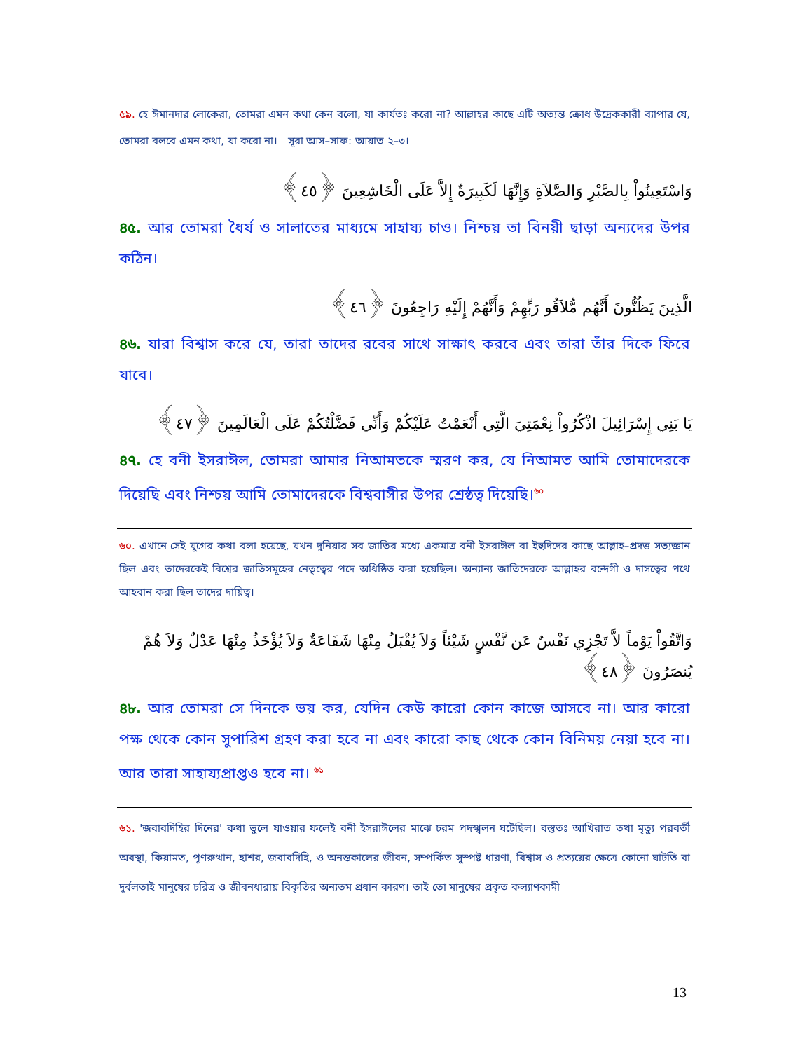৫৯. হে ঈমানদার লোকেরা, তোমরা এমন কথা কেন বলো, যা কার্যতঃ করো না? আল্লাহর কাছে এটি অত্যন্ত ক্রোধ উদ্রেককারী ব্যাপার যে, তোমরা বলবে এমন কথা, যা করো না। সূরা আস–সাফ: আয়াত ২–৩।
وَاسْتَعِينُواْ بِالصَّبْرِ وَالصَّلاَةِ وَإِنَّهَا لَكَبِيرَةٌ إِلاَّ عَلَى الْخَاشِعِينَ ﴿٤٥﴾
৪৫. আর তোমরা ধৈর্য ও সালাতের মাধ্যমে সাহায্য চাও। নিশ্চয় তা বিনয়ী ছাড়া অন্যদের উপর কঠিন।
الَّذِينَ يَظُنُّونَ أَنَّهُم مُّلاَقُو رَبِّهِمْ وَأَنَّهُمْ إِلَيْهِ رَاجِعُونَ ﴿٤٦﴾
৪৬. যারা বিশ্বাস করে যে, তারা তাদের রবের সাথে সাক্ষাৎ করবে এবং তারা তাঁর দিকে ফিরে যাবে।
يَا بَنِي إِسْرَائِيلَ اذْكُرُواْ نِعْمَتِيَ الَّتِي أَنْعَمْتُ عَلَيْكُمْ وَأَنِّي فَضَّلْتُكُمْ عَلَى الْعَالَمِينَ ﴿٤٧﴾
৪৭. হে বনী ইসরাঈল, তোমরা আমার নিআমতকে স্মরণ কর, যে নিআমত আমি তোমাদেরকে দিয়েছি এবং নিশ্চয় আমি তোমাদেরকে বিশ্ববাসীর উপর শ্রেষ্ঠত্ব দিয়েছি।<sup>৬০</sup>
৬০. এখানে সেই যুগের কথা বলা হয়েছে, যখন দুনিয়ার সব জাতির মধ্যে একমাত্র বনী ইসরাঈল বা ইহুদিদের কাছে আল্লাহ–প্রদত্ত সত্যজ্ঞান ছিল এবং তাদেরকেই বিশ্বের জাতিসমূহের নেতৃত্বের পদে অধিষ্ঠিত করা হয়েছিল। অন্যান্য জাতিদেরকে আল্লাহর বন্দেগী ও দাসত্বের পথে আহবান করা ছিল তাদের দায়িত্ব।
وَاتَّقُواْ يَوْماً لاَّ تَجْزِي نَفْسٌ عَن نَّفْسٍ شَيْئاً وَلاَ يُقْبَلُ مِنْهَا شَفَاعَةٌ وَلاَ يُؤْخَذُ مِنْهَا عَدْلٌ وَلاَ هُمْ يُنصَرُونَ ﴿٤٨﴾
৪৮. আর তোমরা সে দিনকে ভয় কর, যেদিন কেউ কারো কোন কাজে আসবে না। আর কারো পক্ষ থেকে কোন সুপারিশ গ্রহণ করা হবে না এবং কারো কাছ থেকে কোন বিনিময় নেয়া হবে না। আর তারা সাহায্যপ্রাপ্তও হবে না। <sup>৬১</sup>
৬১. 'জবাবদিহির দিনের' কথা ভুলে যাওয়ার ফলেই বনী ইসরাঈলের মাঝে চরম পদস্খলন ঘটেছিল। বস্তুতঃ আখিরাত তথা মৃত্যু পরবর্তী অবস্থা, কিয়ামত, পূণরুত্থান, হাশর, জবাবদিহি, ও অনন্তকালের জীবন, সম্পর্কিত সুস্পষ্ট ধারণা, বিশ্বাস ও প্রত্যয়ের ক্ষেত্রে কোনো ঘাটতি বা দূর্বলতাই মানুষের চরিত্র ও জীবনধারায় বিকৃতির অন্যতম প্রধান কারণ। তাই তো মানুষের প্রকৃত কল্যাণকামী
13